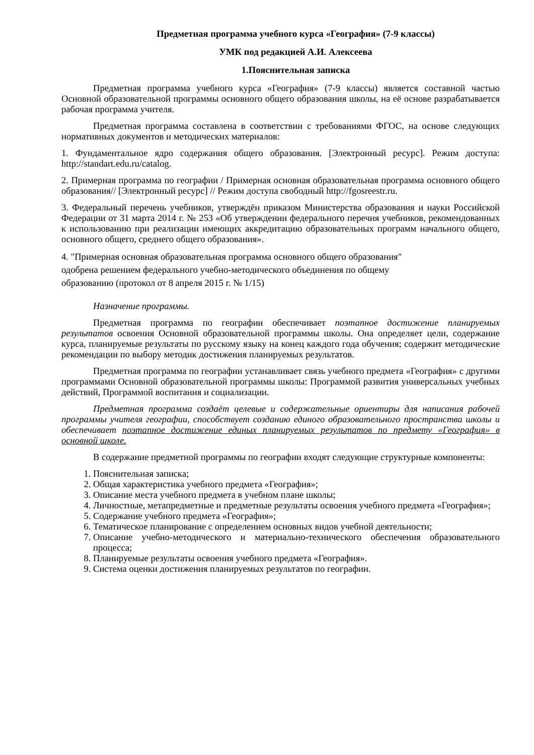Предметная программа учебного курса «География» (7-9 классы)
УМК под редакцией А.И. Алексеева
1.Пояснительная записка
Предметная программа учебного курса «География» (7-9 классы) является составной частью Основной образовательной программы основного общего образования школы, на её основе разрабатывается рабочая программа учителя.
Предметная программа составлена в соответствии с требованиями ФГОС, на основе следующих нормативных документов и методических материалов:
1. Фундаментальное ядро содержания общего образования. [Электронный ресурс]. Режим доступа: http://standart.edu.ru/catalog.
2. Примерная программа по географии / Примерная основная образовательная программа основного общего образования// [Электронный ресурс] // Режим доступа свободный http://fgosreestr.ru.
3. Федеральный перечень учебников, утверждён приказом Министерства образования и науки Российской Федерации от 31 марта 2014 г. № 253 «Об утверждении федерального перечня учебников, рекомендованных к использованию при реализации имеющих аккредитацию образовательных программ начального общего, основного общего, среднего общего образования».
4. "Примерная основная образовательная программа основного общего образования"
одобрена решением федерального учебно-методического объединения по общему
образованию (протокол от 8 апреля 2015 г. № 1/15)
Назначение программы.
Предметная программа по географии обеспечивает поэтапное достижение планируемых результатов освоения Основной образовательной программы школы. Она определяет цели, содержание курса, планируемые результаты по русскому языку на конец каждого года обучения; содержит методические рекомендации по выбору методик достижения планируемых результатов.
Предметная программа по географии устанавливает связь учебного предмета «География» с другими программами Основной образовательной программы школы: Программой развития универсальных учебных действий, Программой воспитания и социализации.
Предметная программа создаёт целевые и содержательные ориентиры для написания рабочей программы учителя географии, способствует созданию единого образовательного пространства школы и обеспечивает поэтапное достижение единых планируемых результатов по предмету «География» в основной школе.
В содержание предметной программы по географии входят следующие структурные компоненты:
1. Пояснительная записка;
2. Общая характеристика учебного предмета «География»;
3. Описание места учебного предмета в учебном плане школы;
4. Личностные, метапредметные и предметные результаты освоения учебного предмета «География»;
5. Содержание учебного предмета «География»;
6. Тематическое планирование с определением основных видов учебной деятельности;
7. Описание учебно-методического и материально-технического обеспечения образовательного процесса;
8. Планируемые результаты освоения учебного предмета «География».
9. Система оценки достижения планируемых результатов по географии.